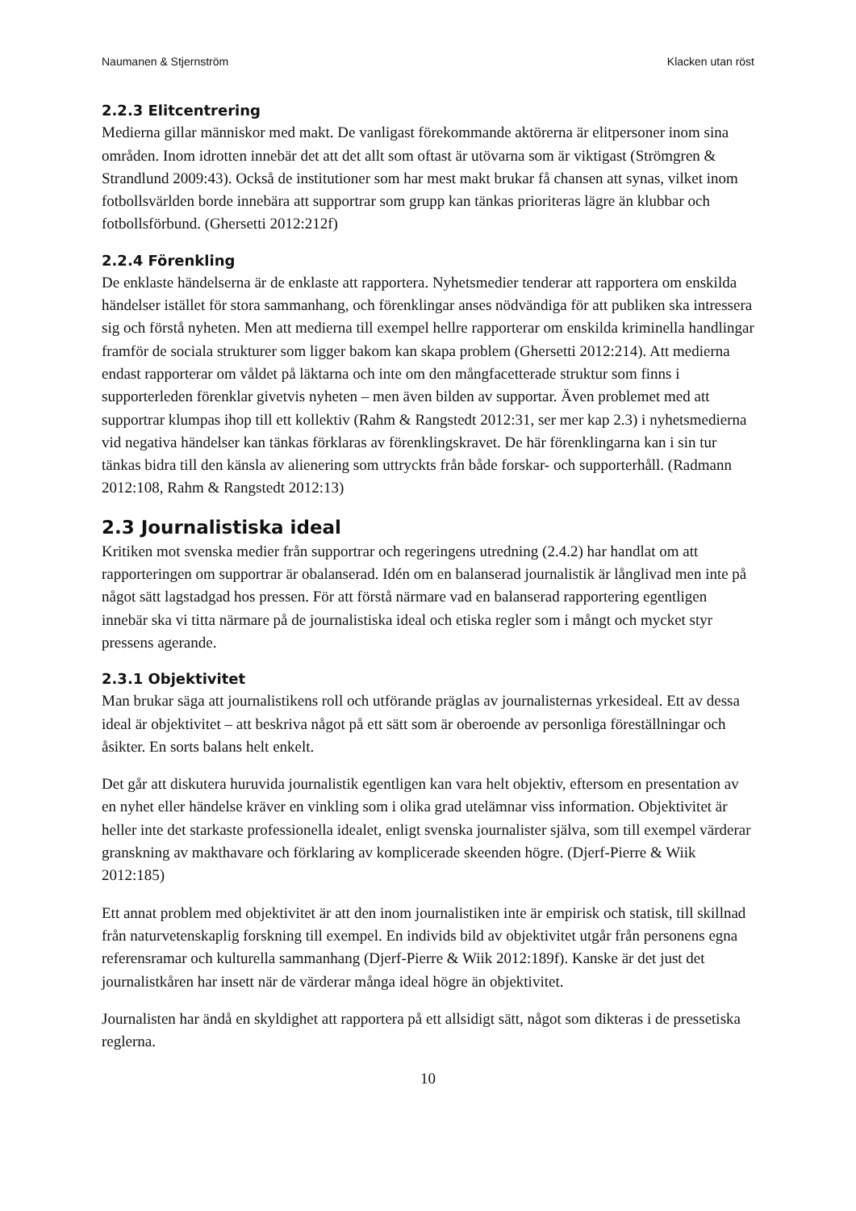Naumanen & Stjernström Klacken utan röst
2.2.3 Elitcentrering
Medierna gillar människor med makt. De vanligast förekommande aktörerna är elitpersoner inom sina områden. Inom idrotten innebär det att det allt som oftast är utövarna som är viktigast (Strömgren & Strandlund 2009:43). Också de institutioner som har mest makt brukar få chansen att synas, vilket inom fotbollsvärlden borde innebära att supportrar som grupp kan tänkas prioriteras lägre än klubbar och fotbollsförbund. (Ghersetti 2012:212f)
2.2.4 Förenkling
De enklaste händelserna är de enklaste att rapportera. Nyhetsmedier tenderar att rapportera om enskilda händelser istället för stora sammanhang, och förenklingar anses nödvändiga för att publiken ska intressera sig och förstå nyheten. Men att medierna till exempel hellre rapporterar om enskilda kriminella handlingar framför de sociala strukturer som ligger bakom kan skapa problem (Ghersetti 2012:214). Att medierna endast rapporterar om våldet på läktarna och inte om den mångfacetterade struktur som finns i supporterleden förenklar givetvis nyheten – men även bilden av supportar. Även problemet med att supportrar klumpas ihop till ett kollektiv (Rahm & Rangstedt 2012:31, ser mer kap 2.3) i nyhetsmedierna vid negativa händelser kan tänkas förklaras av förenklingskravet. De här förenklingarna kan i sin tur tänkas bidra till den känsla av alienering som uttryckts från både forskar- och supporterhåll. (Radmann 2012:108, Rahm & Rangstedt 2012:13)
2.3 Journalistiska ideal
Kritiken mot svenska medier från supportrar och regeringens utredning (2.4.2) har handlat om att rapporteringen om supportrar är obalanserad. Idén om en balanserad journalistik är långlivad men inte på något sätt lagstadgad hos pressen. För att förstå närmare vad en balanserad rapportering egentligen innebär ska vi titta närmare på de journalistiska ideal och etiska regler som i mångt och mycket styr pressens agerande.
2.3.1 Objektivitet
Man brukar säga att journalistikens roll och utförande präglas av journalisternas yrkesideal. Ett av dessa ideal är objektivitet – att beskriva något på ett sätt som är oberoende av personliga föreställningar och åsikter. En sorts balans helt enkelt.
Det går att diskutera huruvida journalistik egentligen kan vara helt objektiv, eftersom en presentation av en nyhet eller händelse kräver en vinkling som i olika grad utelämnar viss information. Objektivitet är heller inte det starkaste professionella idealet, enligt svenska journalister själva, som till exempel värderar granskning av makthavare och förklaring av komplicerade skeenden högre. (Djerf-Pierre & Wiik 2012:185)
Ett annat problem med objektivitet är att den inom journalistiken inte är empirisk och statisk, till skillnad från naturvetenskaplig forskning till exempel. En individs bild av objektivitet utgår från personens egna referensramar och kulturella sammanhang (Djerf-Pierre & Wiik 2012:189f). Kanske är det just det journalistkåren har insett när de värderar många ideal högre än objektivitet.
Journalisten har ändå en skyldighet att rapportera på ett allsidigt sätt, något som dikteras i de pressetiska reglerna.
10